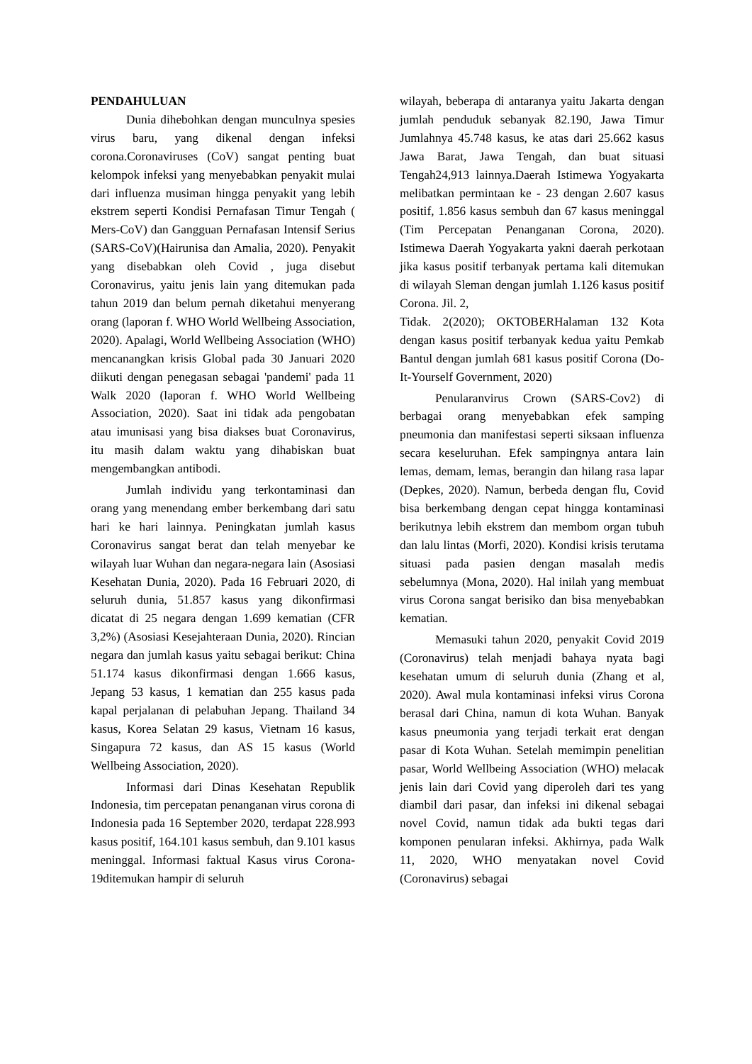PENDAHULUAN
Dunia dihebohkan dengan munculnya spesies virus baru, yang dikenal dengan infeksi corona.Coronaviruses (CoV) sangat penting buat kelompok infeksi yang menyebabkan penyakit mulai dari influenza musiman hingga penyakit yang lebih ekstrem seperti Kondisi Pernafasan Timur Tengah ( Mers-CoV) dan Gangguan Pernafasan Intensif Serius (SARS-CoV)(Hairunisa dan Amalia, 2020). Penyakit yang disebabkan oleh Covid , juga disebut Coronavirus, yaitu jenis lain yang ditemukan pada tahun 2019 dan belum pernah diketahui menyerang orang (laporan f. WHO World Wellbeing Association, 2020). Apalagi, World Wellbeing Association (WHO) mencanangkan krisis Global pada 30 Januari 2020 diikuti dengan penegasan sebagai 'pandemi' pada 11 Walk 2020 (laporan f. WHO World Wellbeing Association, 2020). Saat ini tidak ada pengobatan atau imunisasi yang bisa diakses buat Coronavirus, itu masih dalam waktu yang dihabiskan buat mengembangkan antibodi.
Jumlah individu yang terkontaminasi dan orang yang menendang ember berkembang dari satu hari ke hari lainnya. Peningkatan jumlah kasus Coronavirus sangat berat dan telah menyebar ke wilayah luar Wuhan dan negara-negara lain (Asosiasi Kesehatan Dunia, 2020). Pada 16 Februari 2020, di seluruh dunia, 51.857 kasus yang dikonfirmasi dicatat di 25 negara dengan 1.699 kematian (CFR 3,2%) (Asosiasi Kesejahteraan Dunia, 2020). Rincian negara dan jumlah kasus yaitu sebagai berikut: China 51.174 kasus dikonfirmasi dengan 1.666 kasus, Jepang 53 kasus, 1 kematian dan 255 kasus pada kapal perjalanan di pelabuhan Jepang. Thailand 34 kasus, Korea Selatan 29 kasus, Vietnam 16 kasus, Singapura 72 kasus, dan AS 15 kasus (World Wellbeing Association, 2020).
Informasi dari Dinas Kesehatan Republik Indonesia, tim percepatan penanganan virus corona di Indonesia pada 16 September 2020, terdapat 228.993 kasus positif, 164.101 kasus sembuh, dan 9.101 kasus meninggal. Informasi faktual Kasus virus Corona-19ditemukan hampir di seluruh
wilayah, beberapa di antaranya yaitu Jakarta dengan jumlah penduduk sebanyak 82.190, Jawa Timur Jumlahnya 45.748 kasus, ke atas dari 25.662 kasus Jawa Barat, Jawa Tengah, dan buat situasi Tengah24,913 lainnya.Daerah Istimewa Yogyakarta melibatkan permintaan ke - 23 dengan 2.607 kasus positif, 1.856 kasus sembuh dan 67 kasus meninggal (Tim Percepatan Penanganan Corona, 2020). Istimewa Daerah Yogyakarta yakni daerah perkotaan jika kasus positif terbanyak pertama kali ditemukan di wilayah Sleman dengan jumlah 1.126 kasus positif Corona. Jil. 2,
Tidak. 2(2020); OKTOBERHalaman 132 Kota dengan kasus positif terbanyak kedua yaitu Pemkab Bantul dengan jumlah 681 kasus positif Corona (Do-It-Yourself Government, 2020)
Penularanvirus Crown (SARS-Cov2) di berbagai orang menyebabkan efek samping pneumonia dan manifestasi seperti siksaan influenza secara keseluruhan. Efek sampingnya antara lain lemas, demam, lemas, berangin dan hilang rasa lapar (Depkes, 2020). Namun, berbeda dengan flu, Covid bisa berkembang dengan cepat hingga kontaminasi berikutnya lebih ekstrem dan membom organ tubuh dan lalu lintas (Morfi, 2020). Kondisi krisis terutama situasi pada pasien dengan masalah medis sebelumnya (Mona, 2020). Hal inilah yang membuat virus Corona sangat berisiko dan bisa menyebabkan kematian.
Memasuki tahun 2020, penyakit Covid 2019 (Coronavirus) telah menjadi bahaya nyata bagi kesehatan umum di seluruh dunia (Zhang et al, 2020). Awal mula kontaminasi infeksi virus Corona berasal dari China, namun di kota Wuhan. Banyak kasus pneumonia yang terjadi terkait erat dengan pasar di Kota Wuhan. Setelah memimpin penelitian pasar, World Wellbeing Association (WHO) melacak jenis lain dari Covid yang diperoleh dari tes yang diambil dari pasar, dan infeksi ini dikenal sebagai novel Covid, namun tidak ada bukti tegas dari komponen penularan infeksi. Akhirnya, pada Walk 11, 2020, WHO menyatakan novel Covid (Coronavirus) sebagai